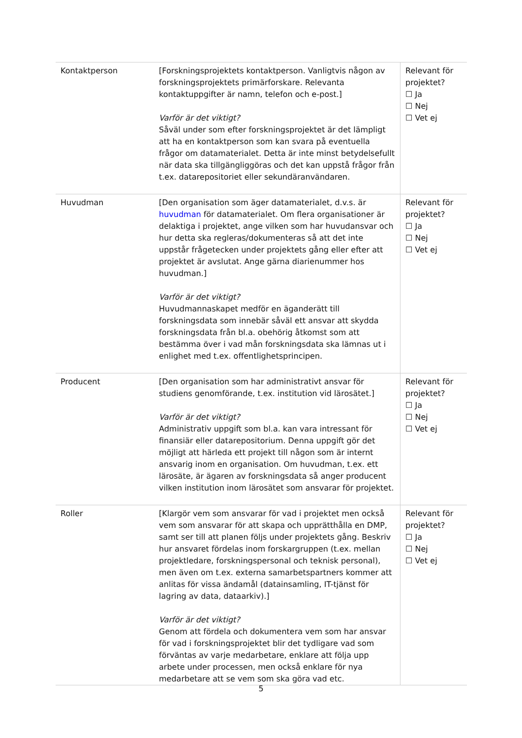| Kontaktperson | [Forskningsprojektets kontaktperson. Vanligtvis någon av forskningsprojektets primärforskare. Relevanta kontaktuppgifter är namn, telefon och e-post.] Varför är det viktigt? Såväl under som efter forskningsprojektet är det lämpligt att ha en kontaktperson som kan svara på eventuella frågor om datamaterialet. Detta är inte minst betydelsefullt när data ska tillgängliggöras och det kan uppstå frågor från t.ex. datarepositoriet eller sekundäranvändaren. | Relevant för projektet? ☐ Ja ☐ Nej ☐ Vet ej |
| Huvudman | [Den organisation som äger datamaterialet, d.v.s. är huvudman för datamaterialet. Om flera organisationer är delaktiga i projektet, ange vilken som har huvudansvar och hur detta ska regleras/dokumenteras så att det inte uppstår frågetecken under projektets gång eller efter att projektet är avslutat. Ange gärna diarienummer hos huvudman.] Varför är det viktigt? Huvudmannaskapet medför en äganderätt till forskningsdata som innebär såväl ett ansvar att skydda forskningsdata från bl.a. obehörig åtkomst som att bestämma över i vad mån forskningsdata ska lämnas ut i enlighet med t.ex. offentlighetsprincipen. | Relevant för projektet? ☐ Ja ☐ Nej ☐ Vet ej |
| Producent | [Den organisation som har administrativt ansvar för studiens genomförande, t.ex. institution vid lärosätet.] Varför är det viktigt? Administrativ uppgift som bl.a. kan vara intressant för finansiär eller datarepositorium. Denna uppgift gör det möjligt att härleda ett projekt till någon som är internt ansvarig inom en organisation. Om huvudman, t.ex. ett lärosäte, är ägaren av forskningsdata så anger producent vilken institution inom lärosätet som ansvarar för projektet. | Relevant för projektet? ☐ Ja ☐ Nej ☐ Vet ej |
| Roller | [Klargör vem som ansvarar för vad i projektet men också vem som ansvarar för att skapa och upprätthålla en DMP, samt ser till att planen följs under projektets gång. Beskriv hur ansvaret fördelas inom forskargruppen (t.ex. mellan projektledare, forskningspersonal och teknisk personal), men även om t.ex. externa samarbetspartners kommer att anlitas för vissa ändamål (datainsamling, IT-tjänst för lagring av data, dataarkiv).] Varför är det viktigt? Genom att fördela och dokumentera vem som har ansvar för vad i forskningsprojektet blir det tydligare vad som förväntas av varje medarbetare, enklare att följa upp arbete under processen, men också enklare för nya medarbetare att se vem som ska göra vad etc. | Relevant för projektet? ☐ Ja ☐ Nej ☐ Vet ej |
5